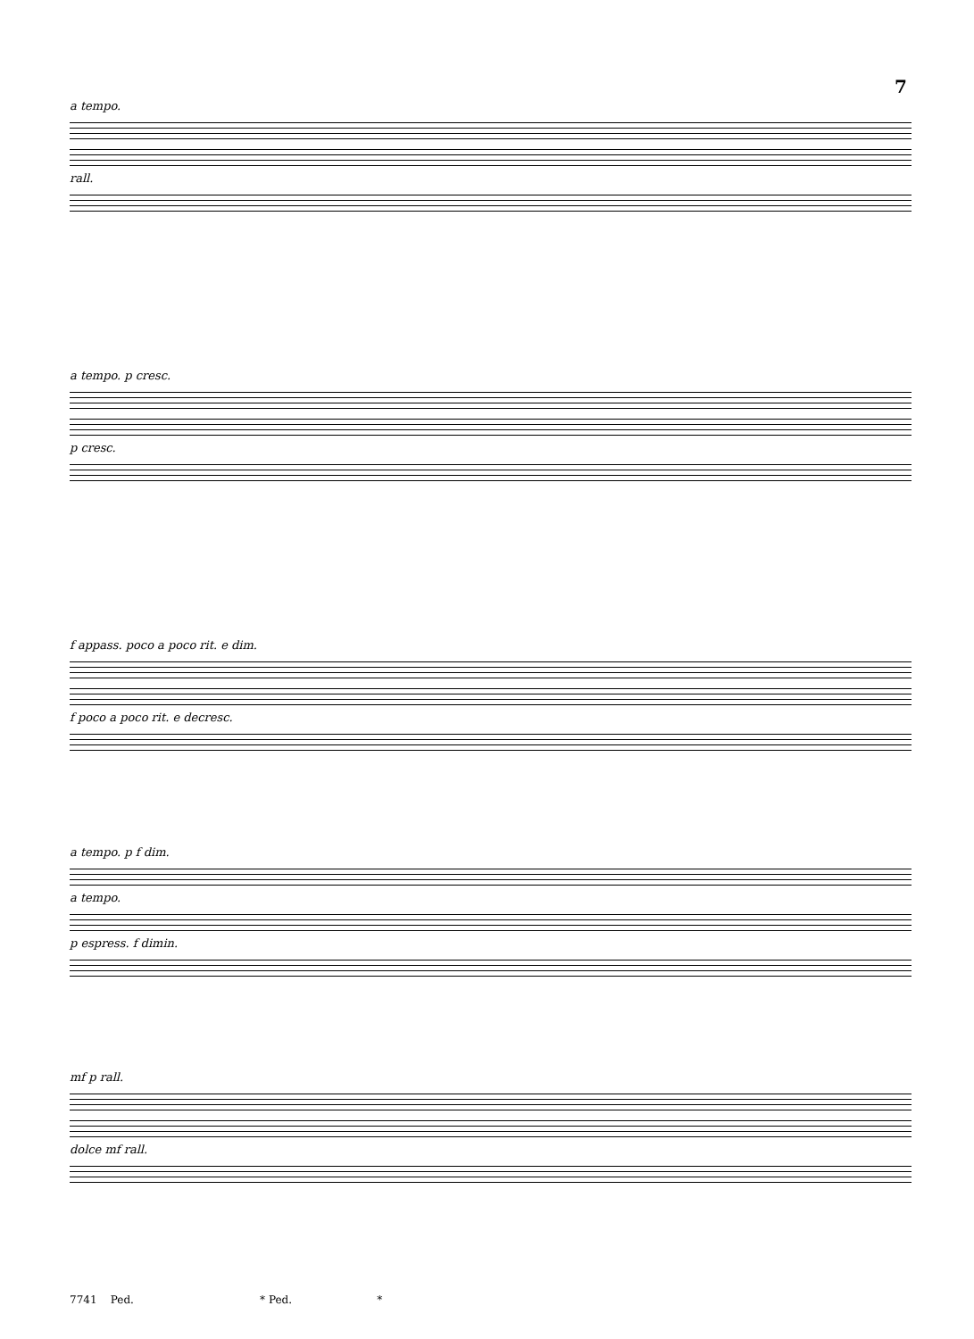7
a tempo.
rall.
a tempo. p cresc.
p cresc.
f appass. poco a poco rit. e dim.
f poco a poco rit. e decresc.
a tempo. p f dim.
a tempo.
p espress. f dimin.
mf p rall.
dolce mf rall.
7741 Ped. * Ped. *